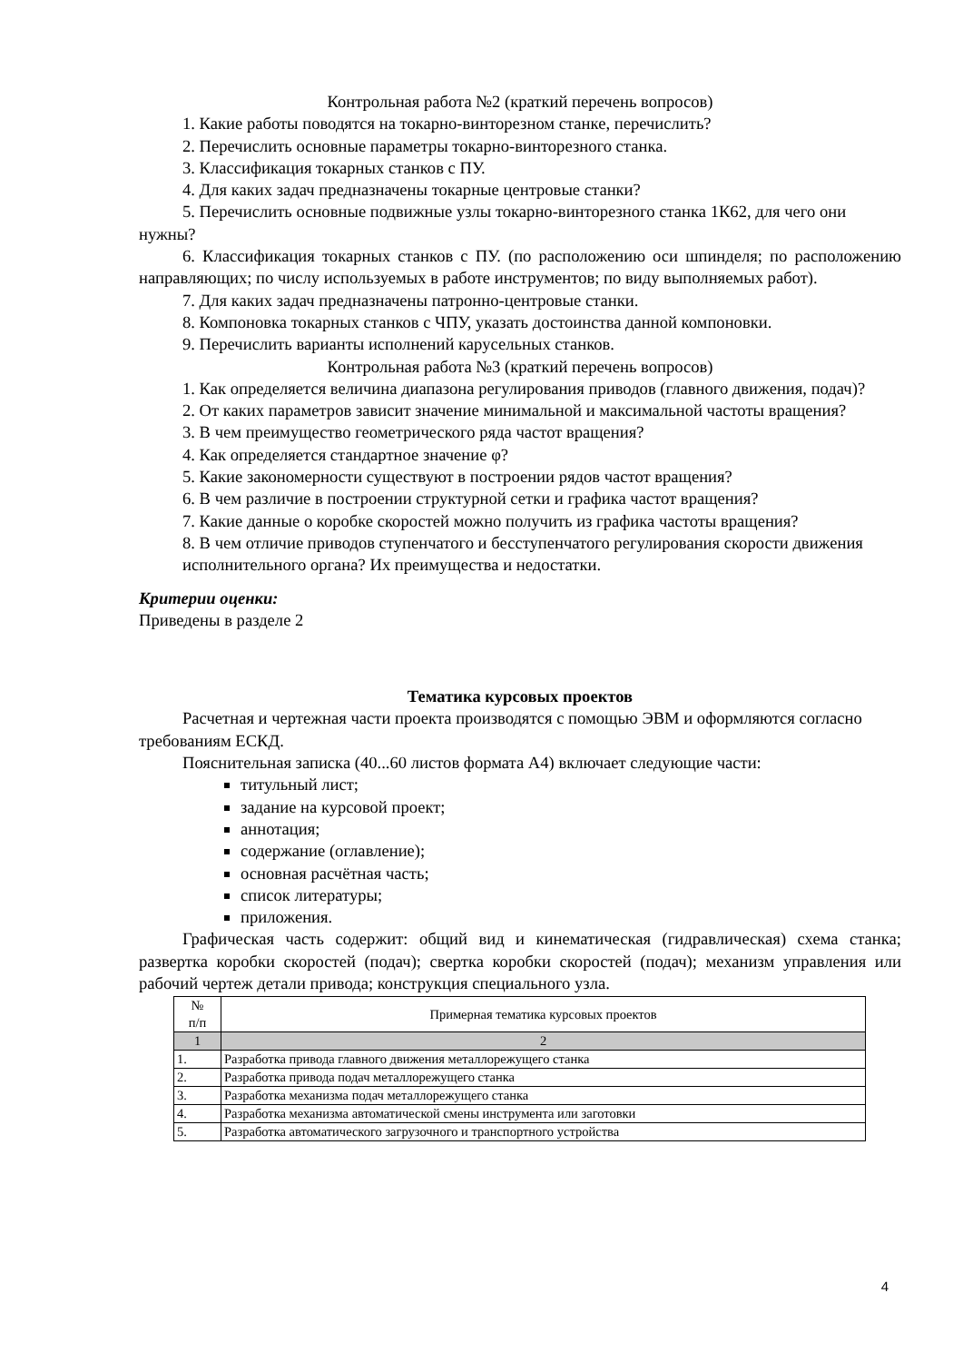Контрольная работа №2 (краткий перечень вопросов)
1. Какие работы поводятся на токарно-винторезном станке, перечислить?
2. Перечислить основные параметры токарно-винторезного станка.
3. Классификация токарных станков с ПУ.
4. Для каких задач предназначены токарные центровые станки?
5. Перечислить основные подвижные узлы токарно-винторезного станка 1К62, для чего они нужны?
6. Классификация токарных станков с ПУ. (по расположению оси шпинделя; по расположению направляющих; по числу используемых в работе инструментов; по виду выполняемых работ).
7. Для каких задач предназначены патронно-центровые станки.
8. Компоновка токарных станков с ЧПУ, указать достоинства данной компоновки.
9. Перечислить варианты исполнений карусельных станков.
Контрольная работа №3 (краткий перечень вопросов)
1. Как определяется величина диапазона регулирования приводов (главного движения, подач)?
2. От каких параметров зависит значение минимальной и максимальной частоты вращения?
3. В чем преимущество геометрического ряда частот вращения?
4. Как определяется стандартное значение φ?
5. Какие закономерности существуют в построении рядов частот вращения?
6. В чем различие в построении структурной сетки и графика частот вращения?
7. Какие данные о коробке скоростей можно получить из графика частоты вращения?
8. В чем отличие приводов ступенчатого и бесступенчатого регулирования скорости движения исполнительного органа? Их преимущества и недостатки.
Критерии оценки:
Приведены в разделе 2
Тематика курсовых проектов
Расчетная и чертежная части проекта производятся с помощью ЭВМ и оформляются согласно требованиям ЕСКД.
Пояснительная записка (40...60 листов формата А4) включает следующие части:
титульный лист;
задание на курсовой проект;
аннотация;
содержание (оглавление);
основная расчётная часть;
список литературы;
приложения.
Графическая часть содержит: общий вид и кинематическая (гидравлическая) схема станка; развертка коробки скоростей (подач); свертка коробки скоростей (подач); механизм управления или рабочий чертеж детали привода; конструкция специального узла.
| № п/п | Примерная тематика курсовых проектов |
| 1 | 2 |
| 1. | Разработка привода главного движения металлорежущего станка |
| 2. | Разработка привода подач металлорежущего станка |
| 3. | Разработка механизма подач металлорежущего станка |
| 4. | Разработка механизма автоматической смены инструмента или заготовки |
| 5. | Разработка автоматического загрузочного и транспортного устройства |
4